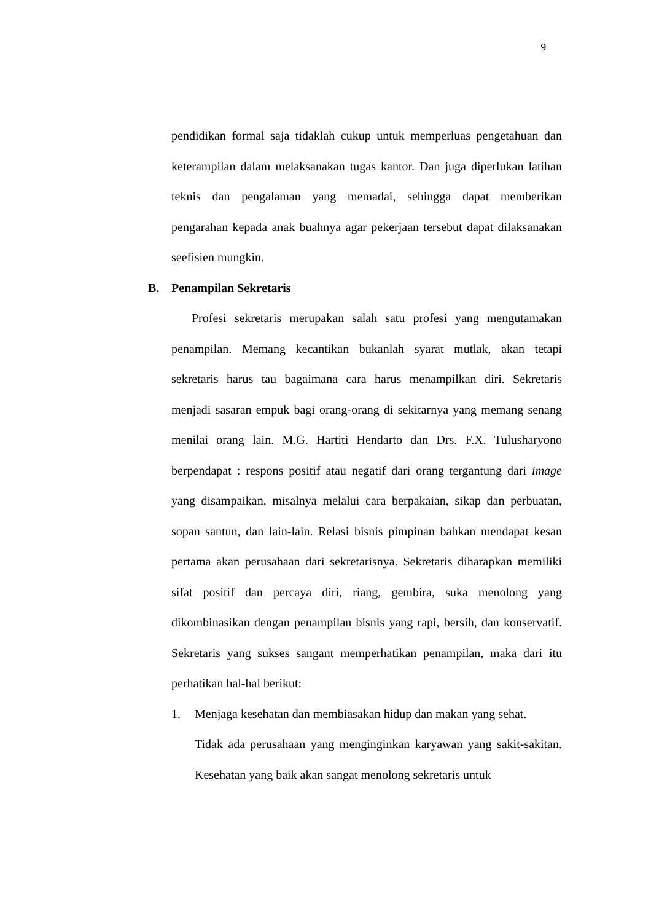9
pendidikan formal saja tidaklah cukup untuk memperluas pengetahuan dan keterampilan dalam melaksanakan tugas kantor. Dan juga diperlukan latihan teknis dan pengalaman yang memadai, sehingga dapat memberikan pengarahan kepada anak buahnya agar pekerjaan tersebut dapat dilaksanakan seefisien mungkin.
B. Penampilan Sekretaris
Profesi sekretaris merupakan salah satu profesi yang mengutamakan penampilan. Memang kecantikan bukanlah syarat mutlak, akan tetapi sekretaris harus tau bagaimana cara harus menampilkan diri. Sekretaris menjadi sasaran empuk bagi orang-orang di sekitarnya yang memang senang menilai orang lain. M.G. Hartiti Hendarto dan Drs. F.X. Tulusharyono berpendapat : respons positif atau negatif dari orang tergantung dari image yang disampaikan, misalnya melalui cara berpakaian, sikap dan perbuatan, sopan santun, dan lain-lain. Relasi bisnis pimpinan bahkan mendapat kesan pertama akan perusahaan dari sekretarisnya. Sekretaris diharapkan memiliki sifat positif dan percaya diri, riang, gembira, suka menolong yang dikombinasikan dengan penampilan bisnis yang rapi, bersih, dan konservatif. Sekretaris yang sukses sangant memperhatikan penampilan, maka dari itu perhatikan hal-hal berikut:
1. Menjaga kesehatan dan membiasakan hidup dan makan yang sehat.
Tidak ada perusahaan yang menginginkan karyawan yang sakit-sakitan. Kesehatan yang baik akan sangat menolong sekretaris untuk